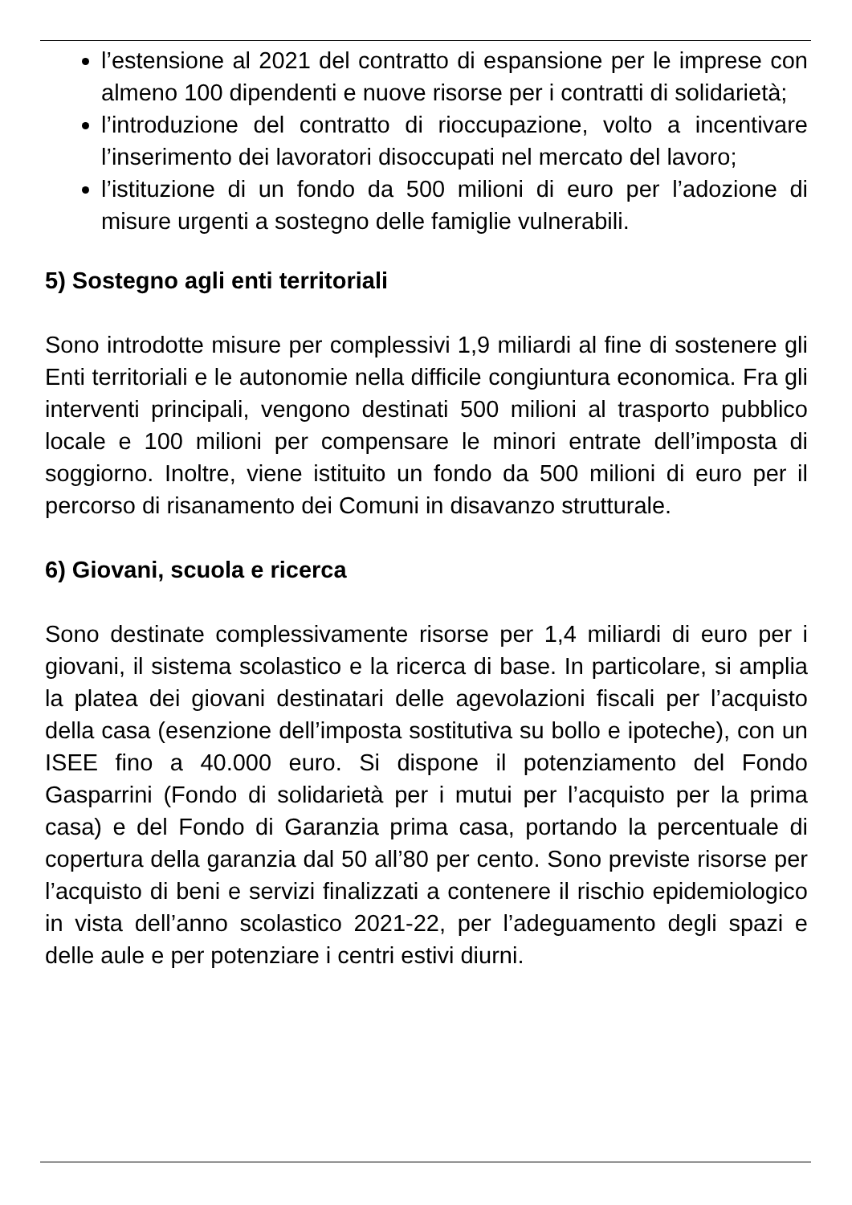l’estensione al 2021 del contratto di espansione per le imprese con almeno 100 dipendenti e nuove risorse per i contratti di solidarietà;
l’introduzione del contratto di rioccupazione, volto a incentivare l’inserimento dei lavoratori disoccupati nel mercato del lavoro;
l’istituzione di un fondo da 500 milioni di euro per l’adozione di misure urgenti a sostegno delle famiglie vulnerabili.
5) Sostegno agli enti territoriali
Sono introdotte misure per complessivi 1,9 miliardi al fine di sostenere gli Enti territoriali e le autonomie nella difficile congiuntura economica. Fra gli interventi principali, vengono destinati 500 milioni al trasporto pubblico locale e 100 milioni per compensare le minori entrate dell’imposta di soggiorno. Inoltre, viene istituito un fondo da 500 milioni di euro per il percorso di risanamento dei Comuni in disavanzo strutturale.
6) Giovani, scuola e ricerca
Sono destinate complessivamente risorse per 1,4 miliardi di euro per i giovani, il sistema scolastico e la ricerca di base. In particolare, si amplia la platea dei giovani destinatari delle agevolazioni fiscali per l’acquisto della casa (esenzione dell’imposta sostitutiva su bollo e ipoteche), con un ISEE fino a 40.000 euro. Si dispone il potenziamento del Fondo Gasparrini (Fondo di solidarietà per i mutui per l’acquisto per la prima casa) e del Fondo di Garanzia prima casa, portando la percentuale di copertura della garanzia dal 50 all’80 per cento. Sono previste risorse per l’acquisto di beni e servizi finalizzati a contenere il rischio epidemiologico in vista dell’anno scolastico 2021-22, per l’adeguamento degli spazi e delle aule e per potenziare i centri estivi diurni.